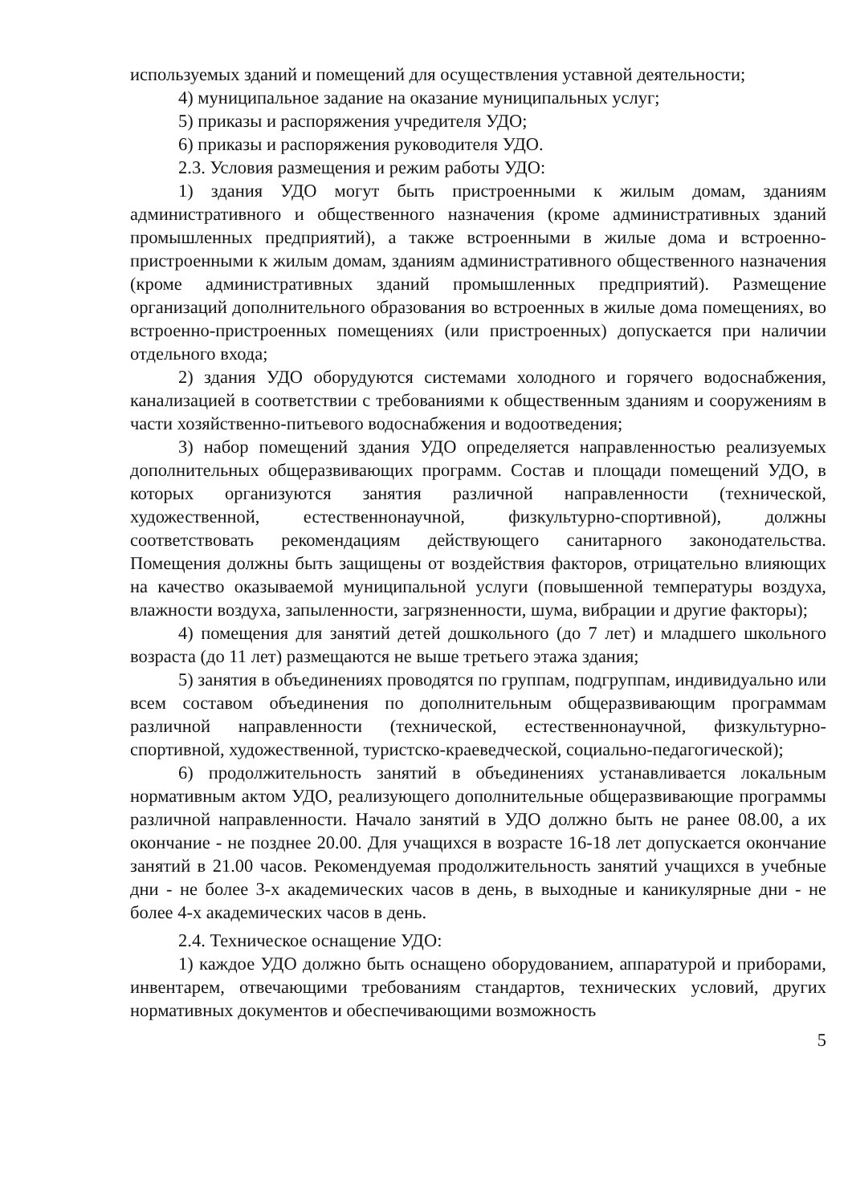используемых зданий и помещений для осуществления уставной деятельности;
4) муниципальное задание на оказание муниципальных услуг;
5) приказы и распоряжения учредителя УДО;
6) приказы и распоряжения руководителя УДО.
2.3. Условия размещения и режим работы УДО:
1) здания УДО могут быть пристроенными к жилым домам, зданиям административного и общественного назначения (кроме административных зданий промышленных предприятий), а также встроенными в жилые дома и встроенно-пристроенными к жилым домам, зданиям административного общественного назначения (кроме административных зданий промышленных предприятий). Размещение организаций дополнительного образования во встроенных в жилые дома помещениях, во встроенно-пристроенных помещениях (или пристроенных) допускается при наличии отдельного входа;
2) здания УДО оборудуются системами холодного и горячего водоснабжения, канализацией в соответствии с требованиями к общественным зданиям и сооружениям в части хозяйственно-питьевого водоснабжения и водоотведения;
3) набор помещений здания УДО определяется направленностью реализуемых дополнительных общеразвивающих программ. Состав и площади помещений УДО, в которых организуются занятия различной направленности (технической, художественной, естественнонаучной, физкультурно-спортивной), должны соответствовать рекомендациям действующего санитарного законодательства. Помещения должны быть защищены от воздействия факторов, отрицательно влияющих на качество оказываемой муниципальной услуги (повышенной температуры воздуха, влажности воздуха, запыленности, загрязненности, шума, вибрации и другие факторы);
4) помещения для занятий детей дошкольного (до 7 лет) и младшего школьного возраста (до 11 лет) размещаются не выше третьего этажа здания;
5) занятия в объединениях проводятся по группам, подгруппам, индивидуально или всем составом объединения по дополнительным общеразвивающим программам различной направленности (технической, естественнонаучной, физкультурно-спортивной, художественной, туристско-краеведческой, социально-педагогической);
6) продолжительность занятий в объединениях устанавливается локальным нормативным актом УДО, реализующего дополнительные общеразвивающие программы различной направленности. Начало занятий в УДО должно быть не ранее 08.00, а их окончание - не позднее 20.00. Для учащихся в возрасте 16-18 лет допускается окончание занятий в 21.00 часов. Рекомендуемая продолжительность занятий учащихся в учебные дни - не более 3-х академических часов в день, в выходные и каникулярные дни - не более 4-х академических часов в день.
2.4. Техническое оснащение УДО:
1) каждое УДО должно быть оснащено оборудованием, аппаратурой и приборами, инвентарем, отвечающими требованиям стандартов, технических условий, других нормативных документов и обеспечивающими возможность
5